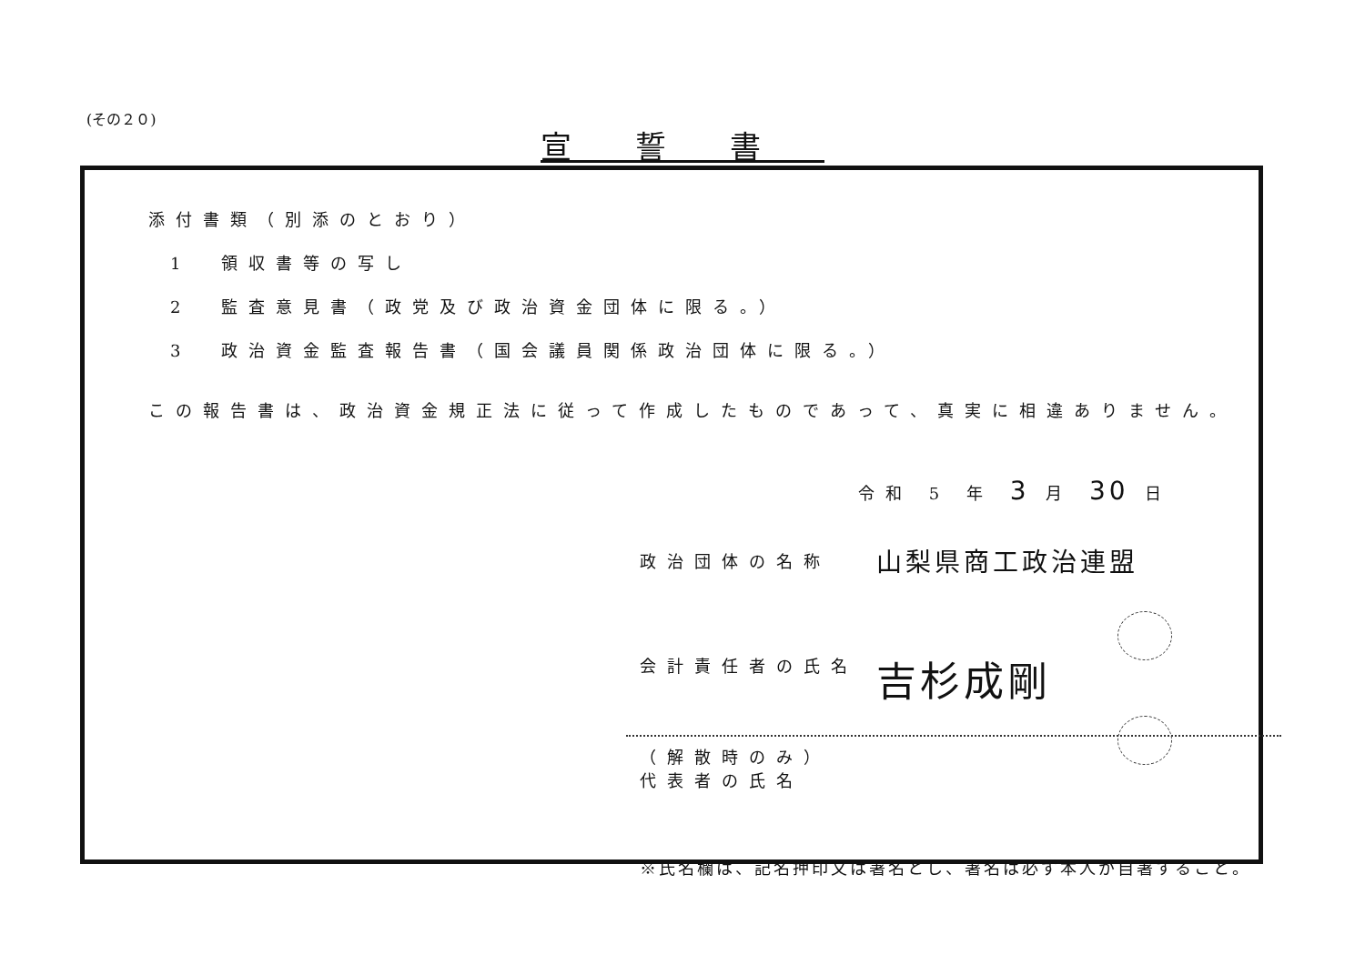(その２０)
宣誓書
添付書類（別添のとおり）
1 領収書等の写し
2 監査意見書（政党及び政治資金団体に限る。）
3 政治資金監査報告書（国会議員関係政治団体に限る。）
この報告書は、政治資金規正法に従って作成したものであって、真実に相違ありません。
令和 5 年 3 月 30 日
政治団体の名称
山梨県商工政治連盟
会計責任者の氏名
吉杉成剛
（解散時のみ）
代表者の氏名
※氏名欄は、記名押印又は署名とし、署名は必ず本人が自署すること。